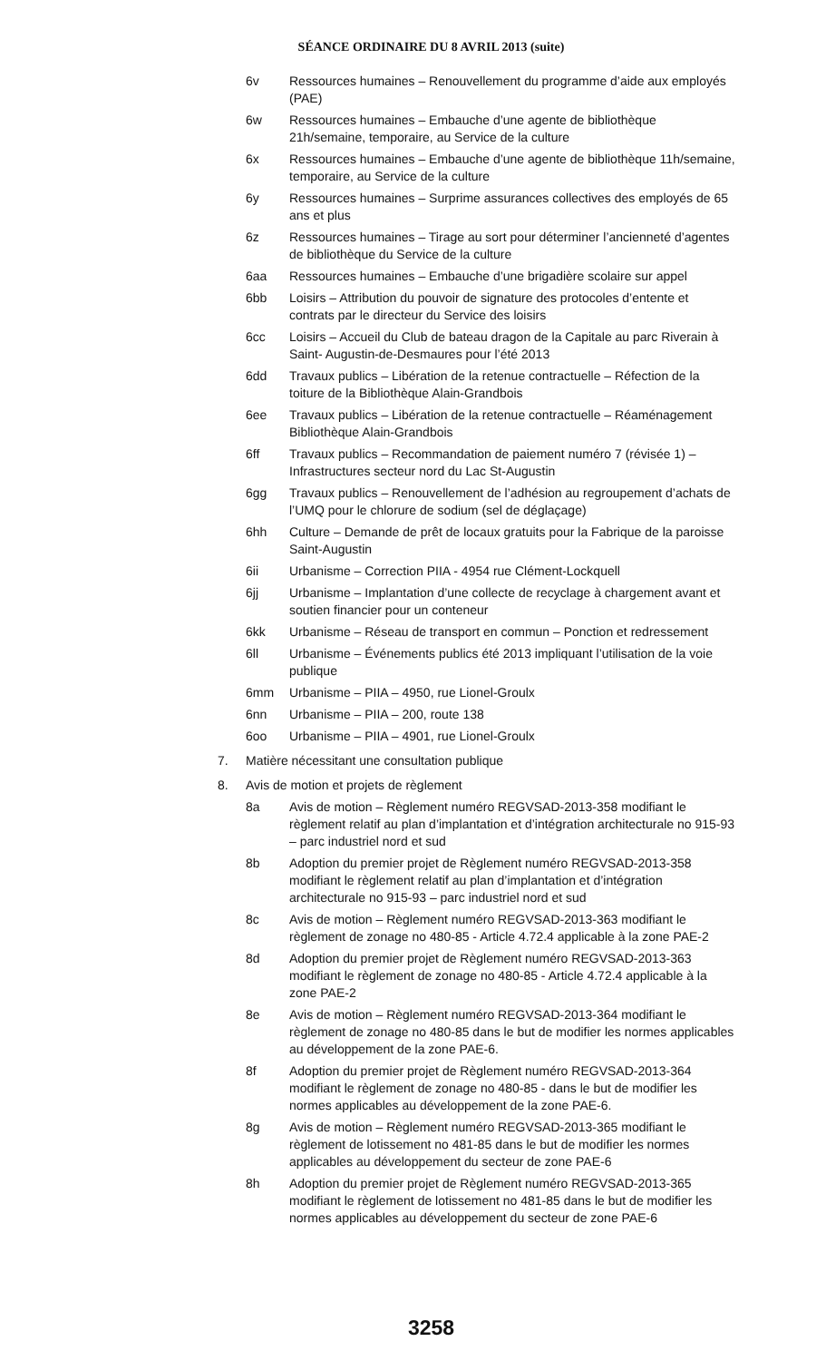SÉANCE ORDINAIRE DU 8 AVRIL 2013 (suite)
6v Ressources humaines – Renouvellement du programme d’aide aux employés (PAE)
6w Ressources humaines – Embauche d’une agente de bibliothèque 21h/semaine, temporaire, au Service de la culture
6x Ressources humaines – Embauche d’une agente de bibliothèque 11h/semaine, temporaire, au Service de la culture
6y Ressources humaines – Surprime assurances collectives des employés de 65 ans et plus
6z Ressources humaines – Tirage au sort pour déterminer l’ancienneté d’agentes de bibliothèque du Service de la culture
6aa Ressources humaines – Embauche d’une brigadière scolaire sur appel
6bb Loisirs – Attribution du pouvoir de signature des protocoles d’entente et contrats par le directeur du Service des loisirs
6cc Loisirs – Accueil du Club de bateau dragon de la Capitale au parc Riverain à Saint- Augustin-de-Desmaures pour l’été 2013
6dd Travaux publics – Libération de la retenue contractuelle – Réfection de la toiture de la Bibliothèque Alain-Grandbois
6ee Travaux publics – Libération de la retenue contractuelle – Réaménagement Bibliothèque Alain-Grandbois
6ff Travaux publics – Recommandation de paiement numéro 7 (révisée 1) – Infrastructures secteur nord du Lac St-Augustin
6gg Travaux publics – Renouvellement de l’adhésion au regroupement d’achats de l’UMQ pour le chlorure de sodium (sel de déglaçage)
6hh Culture – Demande de prêt de locaux gratuits pour la Fabrique de la paroisse Saint-Augustin
6ii Urbanisme – Correction PIIA - 4954 rue Clément-Lockquell
6jj Urbanisme – Implantation d’une collecte de recyclage à chargement avant et soutien financier pour un conteneur
6kk Urbanisme – Réseau de transport en commun – Ponction et redressement
6ll Urbanisme – Événements publics été 2013 impliquant l’utilisation de la voie publique
6mm Urbanisme – PIIA – 4950, rue Lionel-Groulx
6nn Urbanisme – PIIA – 200, route 138
6oo Urbanisme – PIIA – 4901, rue Lionel-Groulx
7. Matière nécessitant une consultation publique
8. Avis de motion et projets de règlement
8a Avis de motion – Règlement numéro REGVSAD-2013-358 modifiant le règlement relatif au plan d’implantation et d’intégration architecturale no 915-93 – parc industriel nord et sud
8b Adoption du premier projet de Règlement numéro REGVSAD-2013-358 modifiant le règlement relatif au plan d’implantation et d’intégration architecturale no 915-93 – parc industriel nord et sud
8c Avis de motion – Règlement numéro REGVSAD-2013-363 modifiant le règlement de zonage no 480-85 - Article 4.72.4 applicable à la zone PAE-2
8d Adoption du premier projet de Règlement numéro REGVSAD-2013-363 modifiant le règlement de zonage no 480-85 - Article 4.72.4 applicable à la zone PAE-2
8e Avis de motion – Règlement numéro REGVSAD-2013-364 modifiant le règlement de zonage no 480-85 dans le but de modifier les normes applicables au développement de la zone PAE-6.
8f Adoption du premier projet de Règlement numéro REGVSAD-2013-364 modifiant le règlement de zonage no 480-85 - dans le but de modifier les normes applicables au développement de la zone PAE-6.
8g Avis de motion – Règlement numéro REGVSAD-2013-365 modifiant le règlement de lotissement no 481-85 dans le but de modifier les normes applicables au développement du secteur de zone PAE-6
8h Adoption du premier projet de Règlement numéro REGVSAD-2013-365 modifiant le règlement de lotissement no 481-85 dans le but de modifier les normes applicables au développement du secteur de zone PAE-6
3258